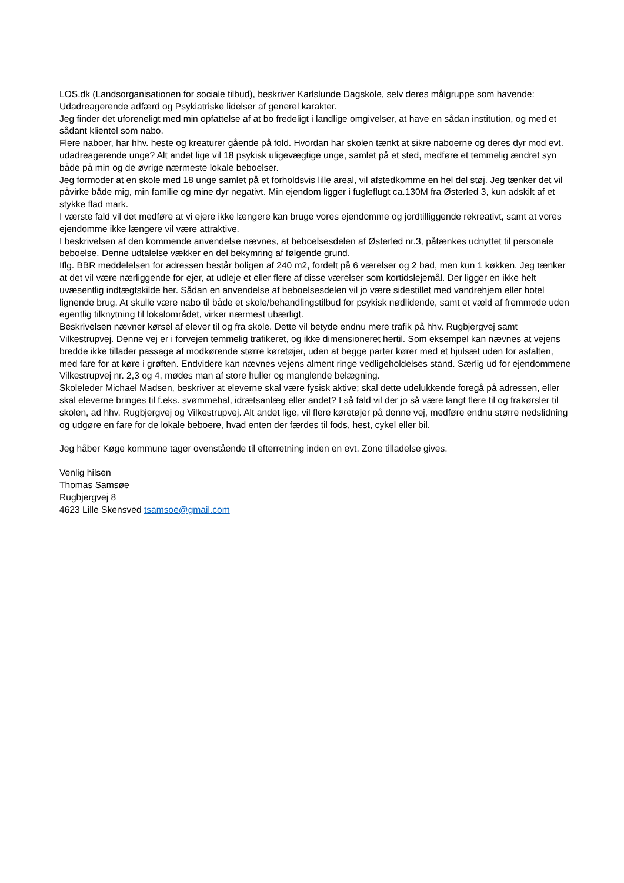LOS.dk (Landsorganisationen for sociale tilbud), beskriver Karlslunde Dagskole, selv deres målgruppe som havende: Udadreagerende adfærd og Psykiatriske lidelser af generel karakter.
Jeg finder det uforeneligt med min opfattelse af at bo fredeligt i landlige omgivelser, at have en sådan institution, og med et sådant klientel som nabo.
Flere naboer, har hhv. heste og kreaturer gående på fold. Hvordan har skolen tænkt at sikre naboerne og deres dyr mod evt. udadreagerende unge? Alt andet lige vil 18 psykisk uligevægtige unge, samlet på et sted, medføre et temmelig ændret syn både på min og de øvrige nærmeste lokale beboelser.
Jeg formoder at en skole med 18 unge samlet på et forholdsvis lille areal, vil afstedkomme en hel del støj. Jeg tænker det vil påvirke både mig, min familie og mine dyr negativt. Min ejendom ligger i fugleflugt ca.130M fra Østerled 3, kun adskilt af et stykke flad mark.
I værste fald vil det medføre at vi ejere ikke længere kan bruge vores ejendomme og jordtilliggende rekreativt, samt at vores ejendomme ikke længere vil være attraktive.
I beskrivelsen af den kommende anvendelse nævnes, at beboelsesdelen af Østerled nr.3, påtænkes udnyttet til personale beboelse. Denne udtalelse vækker en del bekymring af følgende grund.
Iflg. BBR meddelelsen for adressen består boligen af 240 m2, fordelt på 6 værelser og 2 bad, men kun 1 køkken. Jeg tænker at det vil være nærliggende for ejer, at udleje et eller flere af disse værelser som kortidslejemål. Der ligger en ikke helt uvæsentlig indtægtskilde her. Sådan en anvendelse af beboelsesdelen vil jo være sidestillet med vandrehjem eller hotel lignende brug. At skulle være nabo til både et skole/behandlingstilbud for psykisk nødlidende, samt et væld af fremmede uden egentlig tilknytning til lokalområdet, virker nærmest ubærligt.
Beskrivelsen nævner kørsel af elever til og fra skole. Dette vil betyde endnu mere trafik på hhv. Rugbjergvej samt Vilkestrupvej. Denne vej er i forvejen temmelig trafikeret, og ikke dimensioneret hertil. Som eksempel kan nævnes at vejens bredde ikke tillader passage af modkørende større køretøjer, uden at begge parter kører med et hjulsæt uden for asfalten, med fare for at køre i grøften. Endvidere kan nævnes vejens alment ringe vedligeholdelses stand. Særlig ud for ejendommene Vilkestrupvej nr. 2,3 og 4, mødes man af store huller og manglende belægning.
Skoleleder Michael Madsen, beskriver at eleverne skal være fysisk aktive; skal dette udelukkende foregå på adressen, eller skal eleverne bringes til f.eks. svømmehal, idrætsanlæg eller andet? I så fald vil der jo så være langt flere til og frakørsler til skolen, ad hhv. Rugbjergvej og Vilkestrupvej. Alt andet lige, vil flere køretøjer på denne vej, medføre endnu større nedslidning og udgøre en fare for de lokale beboere, hvad enten der færdes til fods, hest, cykel eller bil.
Jeg håber Køge kommune tager ovenstående til efterretning inden en evt. Zone tilladelse gives.
Venlig hilsen
Thomas Samsøe
Rugbjergvej 8
4623 Lille Skensved tsamsoe@gmail.com